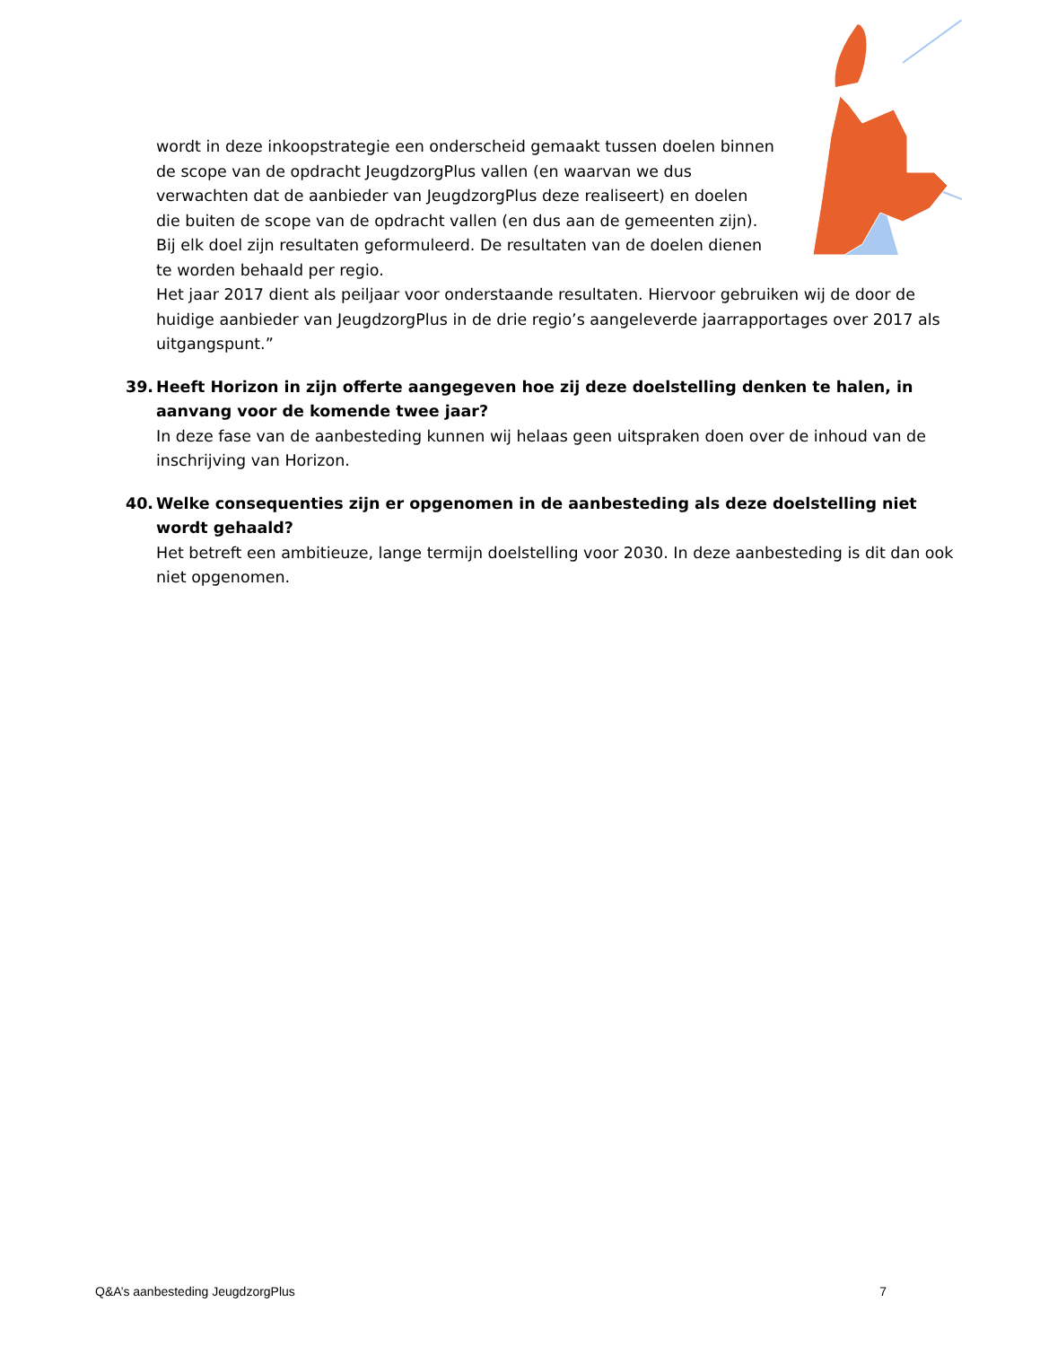wordt in deze inkoopstrategie een onderscheid gemaakt tussen doelen binnen de scope van de opdracht JeugdzorgPlus vallen (en waarvan we dus verwachten dat de aanbieder van JeugdzorgPlus deze realiseert) en doelen die buiten de scope van de opdracht vallen (en dus aan de gemeenten zijn). Bij elk doel zijn resultaten geformuleerd. De resultaten van de doelen dienen te worden behaald per regio.
Het jaar 2017 dient als peiljaar voor onderstaande resultaten. Hiervoor gebruiken wij de door de huidige aanbieder van JeugdzorgPlus in de drie regio’s aangeleverde jaarrapportages over 2017 als uitgangspunt.”
39. Heeft Horizon in zijn offerte aangegeven hoe zij deze doelstelling denken te halen, in aanvang voor de komende twee jaar?
In deze fase van de aanbesteding kunnen wij helaas geen uitspraken doen over de inhoud van de inschrijving van Horizon.
40. Welke consequenties zijn er opgenomen in de aanbesteding als deze doelstelling niet wordt gehaald?
Het betreft een ambitieuze, lange termijn doelstelling voor 2030. In deze aanbesteding is dit dan ook niet opgenomen.
Q&A’s aanbesteding JeugdzorgPlus 7